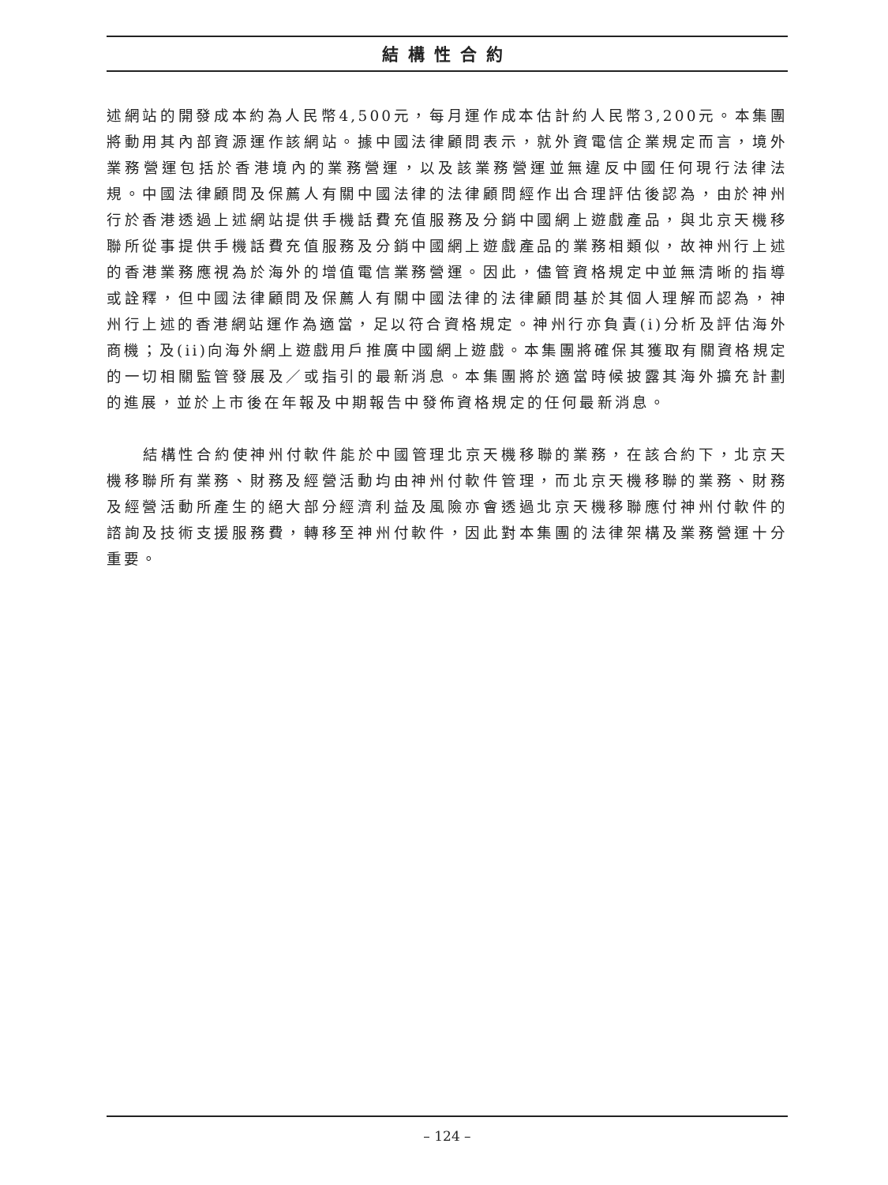結構性合約
述網站的開發成本約為人民幣4,500元，每月運作成本估計約人民幣3,200元。本集團將動用其內部資源運作該網站。據中國法律顧問表示，就外資電信企業規定而言，境外業務營運包括於香港境內的業務營運，以及該業務營運並無違反中國任何現行法律法規。中國法律顧問及保薦人有關中國法律的法律顧問經作出合理評估後認為，由於神州行於香港透過上述網站提供手機話費充值服務及分銷中國網上遊戲產品，與北京天機移聯所從事提供手機話費充值服務及分銷中國網上遊戲產品的業務相類似，故神州行上述的香港業務應視為於海外的增值電信業務營運。因此，儘管資格規定中並無清晰的指導或詮釋，但中國法律顧問及保薦人有關中國法律的法律顧問基於其個人理解而認為，神州行上述的香港網站運作為適當，足以符合資格規定。神州行亦負責(i)分析及評估海外商機；及(ii)向海外網上遊戲用戶推廣中國網上遊戲。本集團將確保其獲取有關資格規定的一切相關監管發展及／或指引的最新消息。本集團將於適當時候披露其海外擴充計劃的進展，並於上市後在年報及中期報告中發佈資格規定的任何最新消息。
結構性合約使神州付軟件能於中國管理北京天機移聯的業務，在該合約下，北京天機移聯所有業務、財務及經營活動均由神州付軟件管理，而北京天機移聯的業務、財務及經營活動所產生的絕大部分經濟利益及風險亦會透過北京天機移聯應付神州付軟件的諮詢及技術支援服務費，轉移至神州付軟件，因此對本集團的法律架構及業務營運十分重要。
– 124 –